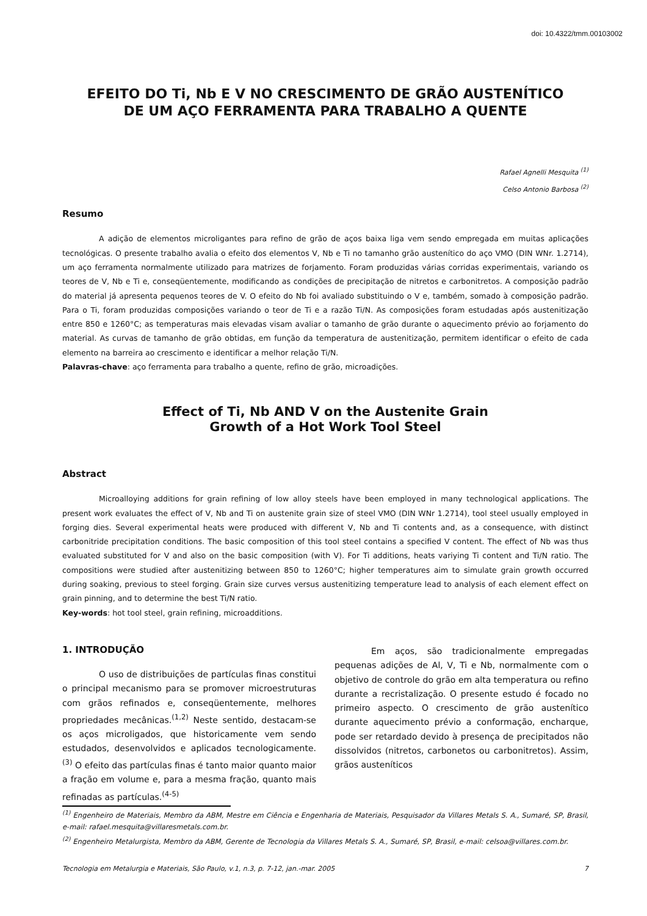doi: 10.4322/tmm.00103002
EFEITO DO Ti, Nb E V NO CRESCIMENTO DE GRÃO AUSTENÍTICO
DE UM AÇO FERRAMENTA PARA TRABALHO A QUENTE
Rafael Agnelli Mesquita <sup>(1)</sup>
Celso Antonio Barbosa <sup>(2)</sup>
Resumo
A adição de elementos microligantes para refino de grão de aços baixa liga vem sendo empregada em muitas aplicações tecnológicas. O presente trabalho avalia o efeito dos elementos V, Nb e Ti no tamanho grão austenítico do aço VMO (DIN WNr. 1.2714), um aço ferramenta normalmente utilizado para matrizes de forjamento. Foram produzidas várias corridas experimentais, variando os teores de V, Nb e Ti e, conseqüentemente, modificando as condições de precipitação de nitretos e carbonitretos. A composição padrão do material já apresenta pequenos teores de V. O efeito do Nb foi avaliado substituindo o V e, também, somado à composição padrão. Para o Ti, foram produzidas composições variando o teor de Ti e a razão Ti/N. As composições foram estudadas após austenitização entre 850 e 1260°C; as temperaturas mais elevadas visam avaliar o tamanho de grão durante o aquecimento prévio ao forjamento do material. As curvas de tamanho de grão obtidas, em função da temperatura de austenitização, permitem identificar o efeito de cada elemento na barreira ao crescimento e identificar a melhor relação Ti/N.
Palavras-chave: aço ferramenta para trabalho a quente, refino de grão, microadições.
Effect of Ti, Nb AND V on the Austenite Grain
Growth of a Hot Work Tool Steel
Abstract
Microalloying additions for grain refining of low alloy steels have been employed in many technological applications. The present work evaluates the effect of V, Nb and Ti on austenite grain size of steel VMO (DIN WNr 1.2714), tool steel usually employed in forging dies. Several experimental heats were produced with different V, Nb and Ti contents and, as a consequence, with distinct carbonitride precipitation conditions. The basic composition of this tool steel contains a specified V content. The effect of Nb was thus evaluated substituted for V and also on the basic composition (with V). For Ti additions, heats variying Ti content and Ti/N ratio. The compositions were studied after austenitizing between 850 to 1260°C; higher temperatures aim to simulate grain growth occurred during soaking, previous to steel forging. Grain size curves versus austenitizing temperature lead to analysis of each element effect on grain pinning, and to determine the best Ti/N ratio.
Key-words: hot tool steel, grain refining, microadditions.
1. INTRODUÇÃO
O uso de distribuições de partículas finas constitui o principal mecanismo para se promover microestruturas com grãos refinados e, conseqüentemente, melhores propriedades mecânicas.<sup>(1,2)</sup> Neste sentido, destacam-se os aços microligados, que historicamente vem sendo estudados, desenvolvidos e aplicados tecnologicamente.<sup>(3)</sup> O efeito das partículas finas é tanto maior quanto maior a fração em volume e, para a mesma fração, quanto mais refinadas as partículas.<sup>(4-5)</sup>
Em aços, são tradicionalmente empregadas pequenas adições de Al, V, Ti e Nb, normalmente com o objetivo de controle do grão em alta temperatura ou refino durante a recristalização. O presente estudo é focado no primeiro aspecto. O crescimento de grão austenítico durante aquecimento prévio a conformação, encharque, pode ser retardado devido à presença de precipitados não dissolvidos (nitretos, carbonetos ou carbonitretos). Assim, grãos austeníticos
<sup>(1)</sup> Engenheiro de Materiais, Membro da ABM, Mestre em Ciência e Engenharia de Materiais, Pesquisador da Villares Metals S. A., Sumaré, SP, Brasil, e-mail: rafael.mesquita@villaresmetals.com.br.
<sup>(2)</sup> Engenheiro Metalurgista, Membro da ABM, Gerente de Tecnologia da Villares Metals S. A., Sumaré, SP, Brasil, e-mail: celsoa@villares.com.br.
Tecnologia em Metalurgia e Materiais, São Paulo, v.1, n.3, p. 7-12, jan.-mar. 2005 7